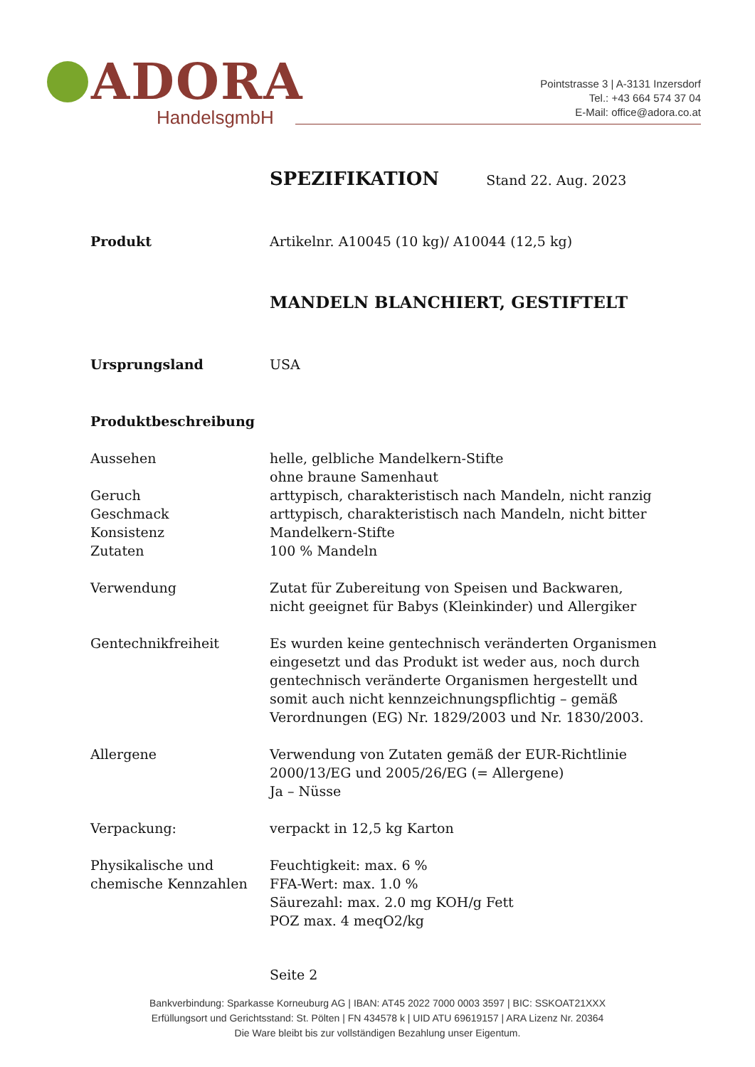ADORA
HandelsgmbH
Pointstrasse 3 | A-3131 Inzersdorf
Tel.: +43 664 574 37 04
E-Mail: office@adora.co.at
SPEZIFIKATION Stand 22. Aug. 2023
Produkt Artikelnr. A10045 (10 kg)/ A10044 (12,5 kg)
MANDELN BLANCHIERT, GESTIFTELT
Ursprungsland USA
Produktbeschreibung
Aussehen helle, gelbliche Mandelkern-Stifte
ohne braune Samenhaut
Geruch arttypisch, charakteristisch nach Mandeln, nicht ranzig
Geschmack arttypisch, charakteristisch nach Mandeln, nicht bitter
Konsistenz Mandelkern-Stifte
Zutaten 100 % Mandeln
Verwendung Zutat für Zubereitung von Speisen und Backwaren,
nicht geeignet für Babys (Kleinkinder) und Allergiker
Gentechnikfreiheit Es wurden keine gentechnisch veränderten Organismen
eingesetzt und das Produkt ist weder aus, noch durch
gentechnisch veränderte Organismen hergestellt und
somit auch nicht kennzeichnungspflichtig – gemäß
Verordnungen (EG) Nr. 1829/2003 und Nr. 1830/2003.
Allergene Verwendung von Zutaten gemäß der EUR-Richtlinie
2000/13/EG und 2005/26/EG (= Allergene)
Ja – Nüsse
Verpackung: verpackt in 12,5 kg Karton
Physikalische und
chemische Kennzahlen
Feuchtigkeit: max. 6 %
FFA-Wert: max. 1.0 %
Säurezahl: max. 2.0 mg KOH/g Fett
POZ max. 4 meqO2/kg
Seite 2
Bankverbindung: Sparkasse Korneuburg AG | IBAN: AT45 2022 7000 0003 3597 | BIC: SSKOAT21XXX
Erfüllungsort und Gerichtsstand: St. Pölten | FN 434578 k | UID ATU 69619157 | ARA Lizenz Nr. 20364
Die Ware bleibt bis zur vollständigen Bezahlung unser Eigentum.